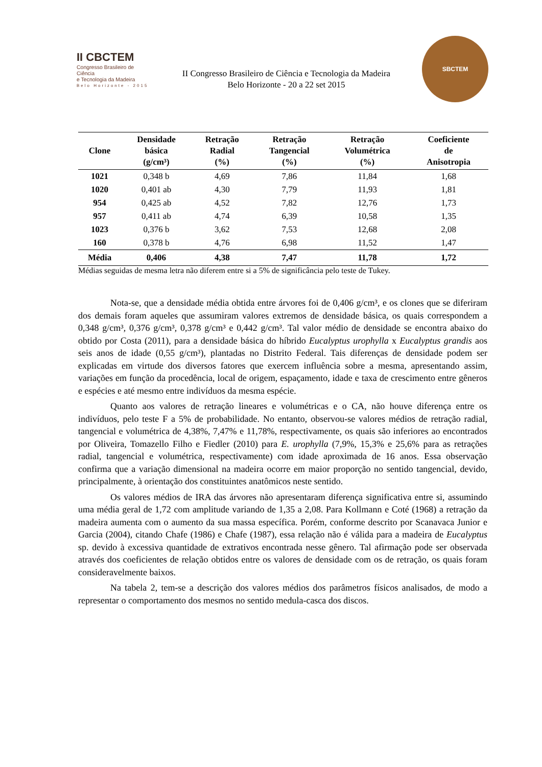II CBCTEM
Congresso Brasileiro de Ciência
e Tecnologia da Madeira
Belo Horizonte - 2015
II Congresso Brasileiro de Ciência e Tecnologia da Madeira
Belo Horizonte - 20 a 22 set 2015
SBCTEM
| Clone | Densidade básica (g/cm³) | Retração Radial (%) | Retração Tangencial (%) | Retração Volumétrica (%) | Coeficiente de Anisotropia |
| --- | --- | --- | --- | --- | --- |
| 1021 | 0,348 b | 4,69 | 7,86 | 11,84 | 1,68 |
| 1020 | 0,401 ab | 4,30 | 7,79 | 11,93 | 1,81 |
| 954 | 0,425 ab | 4,52 | 7,82 | 12,76 | 1,73 |
| 957 | 0,411 ab | 4,74 | 6,39 | 10,58 | 1,35 |
| 1023 | 0,376 b | 3,62 | 7,53 | 12,68 | 2,08 |
| 160 | 0,378 b | 4,76 | 6,98 | 11,52 | 1,47 |
| Média | 0,406 | 4,38 | 7,47 | 11,78 | 1,72 |
Médias seguidas de mesma letra não diferem entre si a 5% de significância pelo teste de Tukey.
Nota-se, que a densidade média obtida entre árvores foi de 0,406 g/cm³, e os clones que se diferiram dos demais foram aqueles que assumiram valores extremos de densidade básica, os quais correspondem a 0,348 g/cm³, 0,376 g/cm³, 0,378 g/cm³ e 0,442 g/cm³. Tal valor médio de densidade se encontra abaixo do obtido por Costa (2011), para a densidade básica do híbrido Eucalyptus urophylla x Eucalyptus grandis aos seis anos de idade (0,55 g/cm³), plantadas no Distrito Federal. Tais diferenças de densidade podem ser explicadas em virtude dos diversos fatores que exercem influência sobre a mesma, apresentando assim, variações em função da procedência, local de origem, espaçamento, idade e taxa de crescimento entre gêneros e espécies e até mesmo entre indivíduos da mesma espécie.
Quanto aos valores de retração lineares e volumétricas e o CA, não houve diferença entre os indivíduos, pelo teste F a 5% de probabilidade. No entanto, observou-se valores médios de retração radial, tangencial e volumétrica de 4,38%, 7,47% e 11,78%, respectivamente, os quais são inferiores ao encontrados por Oliveira, Tomazello Filho e Fiedler (2010) para E. urophylla (7,9%, 15,3% e 25,6% para as retrações radial, tangencial e volumétrica, respectivamente) com idade aproximada de 16 anos. Essa observação confirma que a variação dimensional na madeira ocorre em maior proporção no sentido tangencial, devido, principalmente, à orientação dos constituintes anatômicos neste sentido.
Os valores médios de IRA das árvores não apresentaram diferença significativa entre si, assumindo uma média geral de 1,72 com amplitude variando de 1,35 a 2,08. Para Kollmann e Coté (1968) a retração da madeira aumenta com o aumento da sua massa específica. Porém, conforme descrito por Scanavaca Junior e Garcia (2004), citando Chafe (1986) e Chafe (1987), essa relação não é válida para a madeira de Eucalyptus sp. devido à excessiva quantidade de extrativos encontrada nesse gênero. Tal afirmação pode ser observada através dos coeficientes de relação obtidos entre os valores de densidade com os de retração, os quais foram consideravelmente baixos.
Na tabela 2, tem-se a descrição dos valores médios dos parâmetros físicos analisados, de modo a representar o comportamento dos mesmos no sentido medula-casca dos discos.